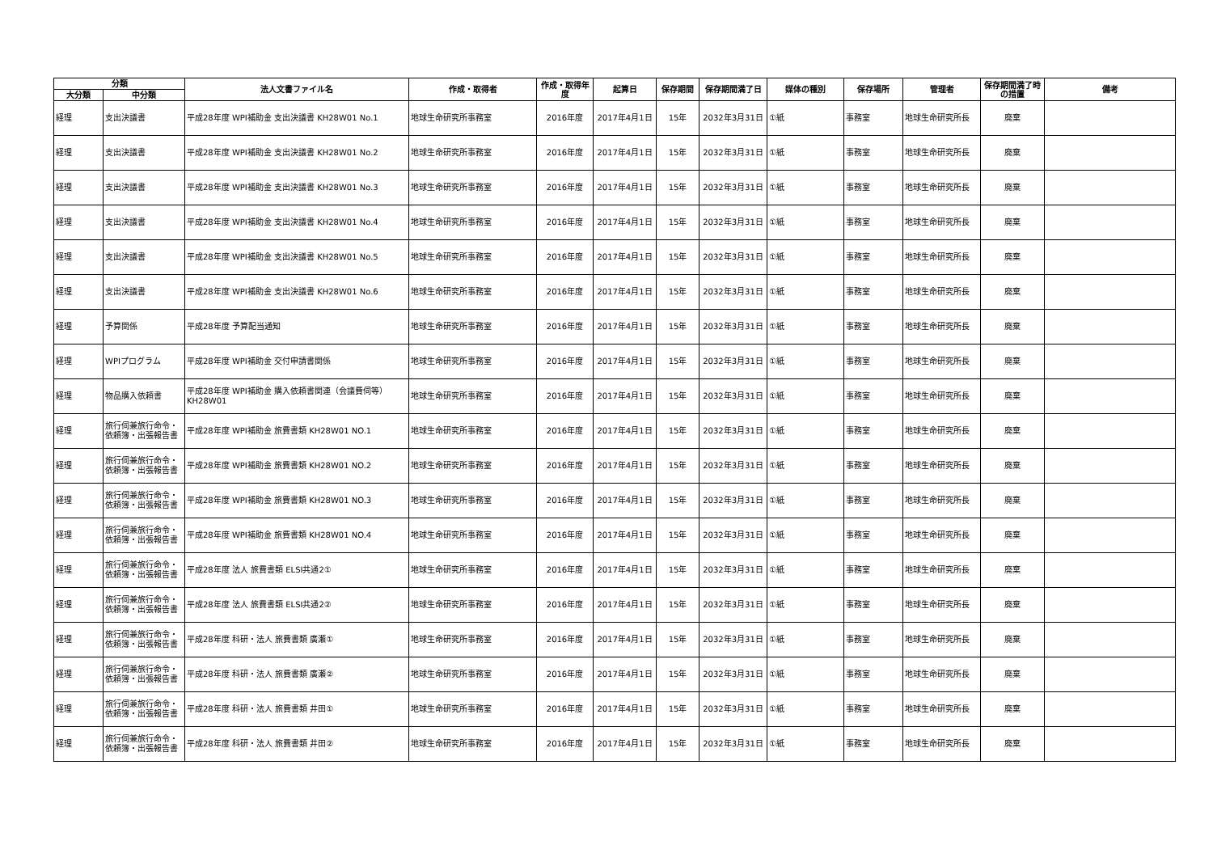| 分類 | | 法人文書ファイル名 | 作成・取得者 | 作成・取得年度 | 起算日 | 保存期間 | 保存期間満了日 | 媒体の種別 | 保存場所 | 管理者 | 保存期間満了時の措置 | 備考 |
| --- | --- | --- | --- | --- | --- | --- | --- | --- | --- | --- | --- | --- |
| 大分類 | 中分類 | | | | | | | | | | | |
| 経理 | 支出決議書 | 平成28年度 WPI補助金 支出決議書 KH28W01 No.1 | 地球生命研究所事務室 | 2016年度 | 2017年4月1日 | 15年 | 2032年3月31日 | ①紙 | 事務室 | 地球生命研究所長 | 廃棄 | |
| 経理 | 支出決議書 | 平成28年度 WPI補助金 支出決議書 KH28W01 No.2 | 地球生命研究所事務室 | 2016年度 | 2017年4月1日 | 15年 | 2032年3月31日 | ①紙 | 事務室 | 地球生命研究所長 | 廃棄 | |
| 経理 | 支出決議書 | 平成28年度 WPI補助金 支出決議書 KH28W01 No.3 | 地球生命研究所事務室 | 2016年度 | 2017年4月1日 | 15年 | 2032年3月31日 | ①紙 | 事務室 | 地球生命研究所長 | 廃棄 | |
| 経理 | 支出決議書 | 平成28年度 WPI補助金 支出決議書 KH28W01 No.4 | 地球生命研究所事務室 | 2016年度 | 2017年4月1日 | 15年 | 2032年3月31日 | ①紙 | 事務室 | 地球生命研究所長 | 廃棄 | |
| 経理 | 支出決議書 | 平成28年度 WPI補助金 支出決議書 KH28W01 No.5 | 地球生命研究所事務室 | 2016年度 | 2017年4月1日 | 15年 | 2032年3月31日 | ①紙 | 事務室 | 地球生命研究所長 | 廃棄 | |
| 経理 | 支出決議書 | 平成28年度 WPI補助金 支出決議書 KH28W01 No.6 | 地球生命研究所事務室 | 2016年度 | 2017年4月1日 | 15年 | 2032年3月31日 | ①紙 | 事務室 | 地球生命研究所長 | 廃棄 | |
| 経理 | 予算関係 | 平成28年度 予算配当通知 | 地球生命研究所事務室 | 2016年度 | 2017年4月1日 | 15年 | 2032年3月31日 | ①紙 | 事務室 | 地球生命研究所長 | 廃棄 | |
| 経理 | WPIプログラム | 平成28年度 WPI補助金 交付申請書関係 | 地球生命研究所事務室 | 2016年度 | 2017年4月1日 | 15年 | 2032年3月31日 | ①紙 | 事務室 | 地球生命研究所長 | 廃棄 | |
| 経理 | 物品購入依頼書 | 平成28年度 WPI補助金 購入依頼書関連（会議費伺等） KH28W01 | 地球生命研究所事務室 | 2016年度 | 2017年4月1日 | 15年 | 2032年3月31日 | ①紙 | 事務室 | 地球生命研究所長 | 廃棄 | |
| 経理 | 旅行伺兼旅行命令・依頼簿・出張報告書 | 平成28年度 WPI補助金 旅費書類 KH28W01 NO.1 | 地球生命研究所事務室 | 2016年度 | 2017年4月1日 | 15年 | 2032年3月31日 | ①紙 | 事務室 | 地球生命研究所長 | 廃棄 | |
| 経理 | 旅行伺兼旅行命令・依頼簿・出張報告書 | 平成28年度 WPI補助金 旅費書類 KH28W01 NO.2 | 地球生命研究所事務室 | 2016年度 | 2017年4月1日 | 15年 | 2032年3月31日 | ①紙 | 事務室 | 地球生命研究所長 | 廃棄 | |
| 経理 | 旅行伺兼旅行命令・依頼簿・出張報告書 | 平成28年度 WPI補助金 旅費書類 KH28W01 NO.3 | 地球生命研究所事務室 | 2016年度 | 2017年4月1日 | 15年 | 2032年3月31日 | ①紙 | 事務室 | 地球生命研究所長 | 廃棄 | |
| 経理 | 旅行伺兼旅行命令・依頼簿・出張報告書 | 平成28年度 WPI補助金 旅費書類 KH28W01 NO.4 | 地球生命研究所事務室 | 2016年度 | 2017年4月1日 | 15年 | 2032年3月31日 | ①紙 | 事務室 | 地球生命研究所長 | 廃棄 | |
| 経理 | 旅行伺兼旅行命令・依頼簿・出張報告書 | 平成28年度 法人 旅費書類 ELSI共通2① | 地球生命研究所事務室 | 2016年度 | 2017年4月1日 | 15年 | 2032年3月31日 | ①紙 | 事務室 | 地球生命研究所長 | 廃棄 | |
| 経理 | 旅行伺兼旅行命令・依頼簿・出張報告書 | 平成28年度 法人 旅費書類 ELSI共通2② | 地球生命研究所事務室 | 2016年度 | 2017年4月1日 | 15年 | 2032年3月31日 | ①紙 | 事務室 | 地球生命研究所長 | 廃棄 | |
| 経理 | 旅行伺兼旅行命令・依頼簿・出張報告書 | 平成28年度 科研・法人 旅費書類 廣瀬① | 地球生命研究所事務室 | 2016年度 | 2017年4月1日 | 15年 | 2032年3月31日 | ①紙 | 事務室 | 地球生命研究所長 | 廃棄 | |
| 経理 | 旅行伺兼旅行命令・依頼簿・出張報告書 | 平成28年度 科研・法人 旅費書類 廣瀬② | 地球生命研究所事務室 | 2016年度 | 2017年4月1日 | 15年 | 2032年3月31日 | ①紙 | 事務室 | 地球生命研究所長 | 廃棄 | |
| 経理 | 旅行伺兼旅行命令・依頼簿・出張報告書 | 平成28年度 科研・法人 旅費書類 井田① | 地球生命研究所事務室 | 2016年度 | 2017年4月1日 | 15年 | 2032年3月31日 | ①紙 | 事務室 | 地球生命研究所長 | 廃棄 | |
| 経理 | 旅行伺兼旅行命令・依頼簿・出張報告書 | 平成28年度 科研・法人 旅費書類 井田② | 地球生命研究所事務室 | 2016年度 | 2017年4月1日 | 15年 | 2032年3月31日 | ①紙 | 事務室 | 地球生命研究所長 | 廃棄 | |